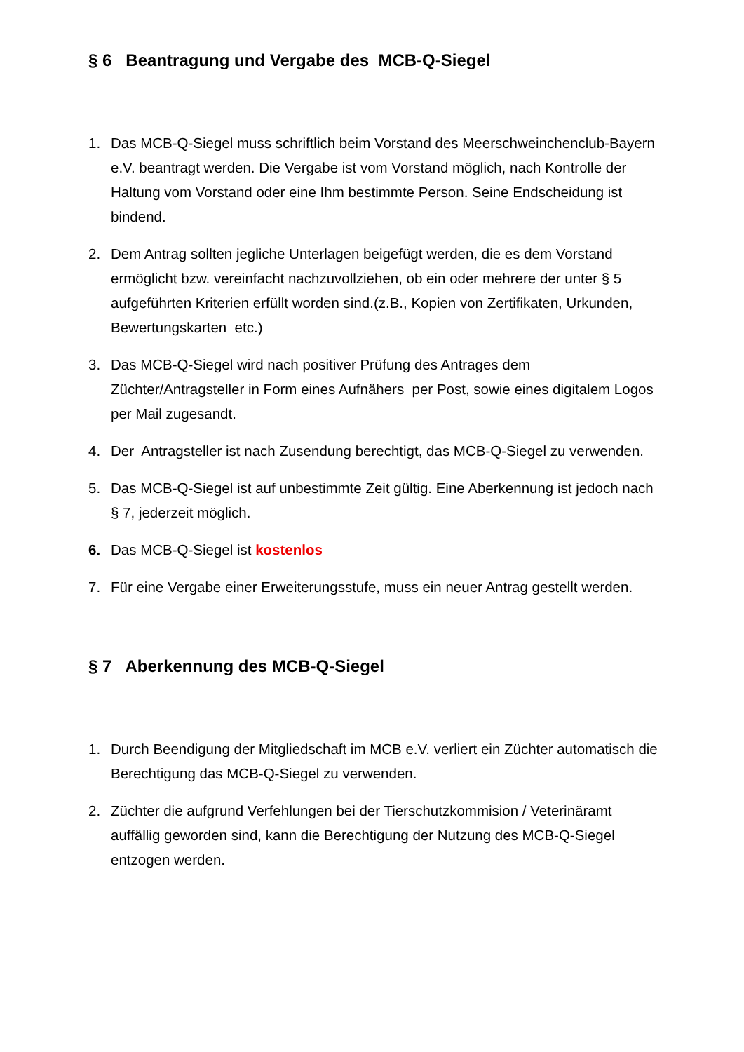§ 6 Beantragung und Vergabe des MCB-Q-Siegel
1. Das MCB-Q-Siegel muss schriftlich beim Vorstand des Meerschweinchenclub-Bayern e.V. beantragt werden. Die Vergabe ist vom Vorstand möglich, nach Kontrolle der Haltung vom Vorstand oder eine Ihm bestimmte Person. Seine Endscheidung ist bindend.
2. Dem Antrag sollten jegliche Unterlagen beigefügt werden, die es dem Vorstand ermöglicht bzw. vereinfacht nachzuvollziehen, ob ein oder mehrere der unter § 5 aufgeführten Kriterien erfüllt worden sind.(z.B., Kopien von Zertifikaten, Urkunden, Bewertungskarten etc.)
3. Das MCB-Q-Siegel wird nach positiver Prüfung des Antrages dem Züchter/Antragsteller in Form eines Aufnähers per Post, sowie eines digitalem Logos per Mail zugesandt.
4. Der Antragsteller ist nach Zusendung berechtigt, das MCB-Q-Siegel zu verwenden.
5. Das MCB-Q-Siegel ist auf unbestimmte Zeit gültig. Eine Aberkennung ist jedoch nach § 7, jederzeit möglich.
6. Das MCB-Q-Siegel ist kostenlos
7. Für eine Vergabe einer Erweiterungsstufe, muss ein neuer Antrag gestellt werden.
§ 7 Aberkennung des MCB-Q-Siegel
1. Durch Beendigung der Mitgliedschaft im MCB e.V. verliert ein Züchter automatisch die Berechtigung das MCB-Q-Siegel zu verwenden.
2. Züchter die aufgrund Verfehlungen bei der Tierschutzkommision / Veterinäramt auffällig geworden sind, kann die Berechtigung der Nutzung des MCB-Q-Siegel entzogen werden.